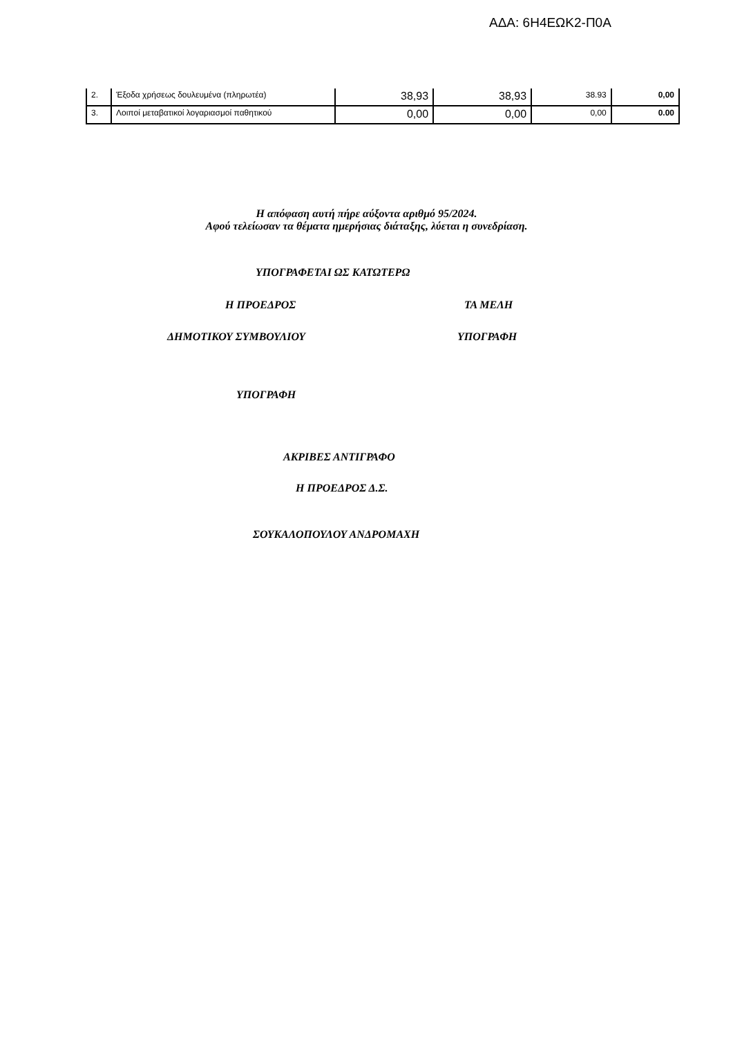ΑΔΑ: 6Η4ΕΩΚ2-Π0Α
| 2. | Έξοδα χρήσεως δουλευμένα (πληρωτέα) | 38,93 | 38,93 | 38.93 | 0,00 |
| 3. | Λοιποί μεταβατικοί λογαριασμοί παθητικού | 0,00 | 0,00 | 0,00 | 0.00 |
Η απόφαση αυτή πήρε αύξοντα αριθμό 95/2024.
Αφού τελείωσαν τα θέματα ημερήσιας διάταξης, λύεται η συνεδρίαση.
ΥΠΟΓΡΑΦΕΤΑΙ ΩΣ ΚΑΤΩΤΕΡΩ
Η ΠΡΟΕΔΡΟΣ ΤΑ ΜΕΛΗ
ΔΗΜΟΤΙΚΟΥ ΣΥΜΒΟΥΛΙΟΥ ΥΠΟΓΡΑΦΗ
ΥΠΟΓΡΑΦΗ
ΑΚΡΙΒΕΣ ΑΝΤΙΓΡΑΦΟ
Η ΠΡΟΕΔΡΟΣ Δ.Σ.
ΣΟΥΚΑΛΟΠΟΥΛΟΥ ΑΝΔΡΟΜΑΧΗ